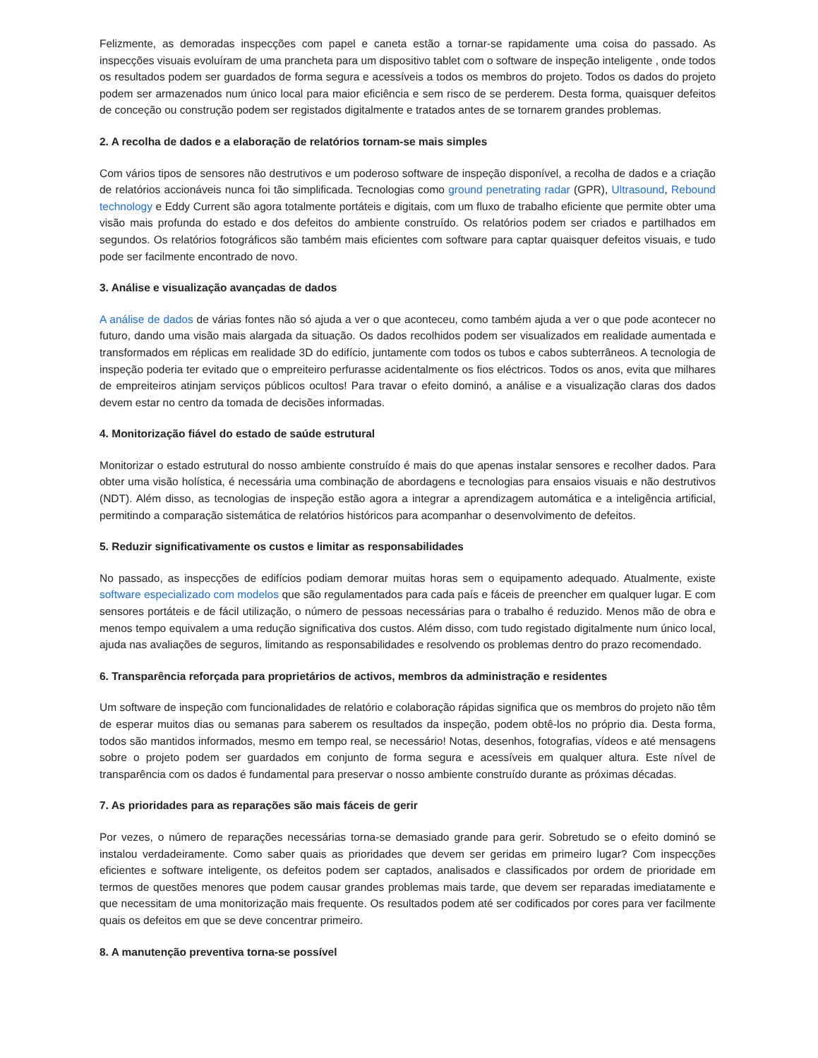Felizmente, as demoradas inspecções com papel e caneta estão a tornar-se rapidamente uma coisa do passado. As inspecções visuais evoluíram de uma prancheta para um dispositivo tablet com o software de inspeção inteligente , onde todos os resultados podem ser guardados de forma segura e acessíveis a todos os membros do projeto. Todos os dados do projeto podem ser armazenados num único local para maior eficiência e sem risco de se perderem. Desta forma, quaisquer defeitos de conceção ou construção podem ser registados digitalmente e tratados antes de se tornarem grandes problemas.
2. A recolha de dados e a elaboração de relatórios tornam-se mais simples
Com vários tipos de sensores não destrutivos e um poderoso software de inspeção disponível, a recolha de dados e a criação de relatórios accionáveis nunca foi tão simplificada. Tecnologias como ground penetrating radar (GPR), Ultrasound, Rebound technology e Eddy Current são agora totalmente portáteis e digitais, com um fluxo de trabalho eficiente que permite obter uma visão mais profunda do estado e dos defeitos do ambiente construído. Os relatórios podem ser criados e partilhados em segundos. Os relatórios fotográficos são também mais eficientes com software para captar quaisquer defeitos visuais, e tudo pode ser facilmente encontrado de novo.
3. Análise e visualização avançadas de dados
A análise de dados de várias fontes não só ajuda a ver o que aconteceu, como também ajuda a ver o que pode acontecer no futuro, dando uma visão mais alargada da situação. Os dados recolhidos podem ser visualizados em realidade aumentada e transformados em réplicas em realidade 3D do edifício, juntamente com todos os tubos e cabos subterrâneos. A tecnologia de inspeção poderia ter evitado que o empreiteiro perfurasse acidentalmente os fios eléctricos. Todos os anos, evita que milhares de empreiteiros atinjam serviços públicos ocultos! Para travar o efeito dominó, a análise e a visualização claras dos dados devem estar no centro da tomada de decisões informadas.
4. Monitorização fiável do estado de saúde estrutural
Monitorizar o estado estrutural do nosso ambiente construído é mais do que apenas instalar sensores e recolher dados. Para obter uma visão holística, é necessária uma combinação de abordagens e tecnologias para ensaios visuais e não destrutivos (NDT). Além disso, as tecnologias de inspeção estão agora a integrar a aprendizagem automática e a inteligência artificial, permitindo a comparação sistemática de relatórios históricos para acompanhar o desenvolvimento de defeitos.
5. Reduzir significativamente os custos e limitar as responsabilidades
No passado, as inspecções de edifícios podiam demorar muitas horas sem o equipamento adequado. Atualmente, existe software especializado com modelos que são regulamentados para cada país e fáceis de preencher em qualquer lugar. E com sensores portáteis e de fácil utilização, o número de pessoas necessárias para o trabalho é reduzido. Menos mão de obra e menos tempo equivalem a uma redução significativa dos custos. Além disso, com tudo registado digitalmente num único local, ajuda nas avaliações de seguros, limitando as responsabilidades e resolvendo os problemas dentro do prazo recomendado.
6. Transparência reforçada para proprietários de activos, membros da administração e residentes
Um software de inspeção com funcionalidades de relatório e colaboração rápidas significa que os membros do projeto não têm de esperar muitos dias ou semanas para saberem os resultados da inspeção, podem obtê-los no próprio dia. Desta forma, todos são mantidos informados, mesmo em tempo real, se necessário! Notas, desenhos, fotografias, vídeos e até mensagens sobre o projeto podem ser guardados em conjunto de forma segura e acessíveis em qualquer altura. Este nível de transparência com os dados é fundamental para preservar o nosso ambiente construído durante as próximas décadas.
7. As prioridades para as reparações são mais fáceis de gerir
Por vezes, o número de reparações necessárias torna-se demasiado grande para gerir. Sobretudo se o efeito dominó se instalou verdadeiramente. Como saber quais as prioridades que devem ser geridas em primeiro lugar? Com inspecções eficientes e software inteligente, os defeitos podem ser captados, analisados e classificados por ordem de prioridade em termos de questões menores que podem causar grandes problemas mais tarde, que devem ser reparadas imediatamente e que necessitam de uma monitorização mais frequente. Os resultados podem até ser codificados por cores para ver facilmente quais os defeitos em que se deve concentrar primeiro.
8. A manutenção preventiva torna-se possível